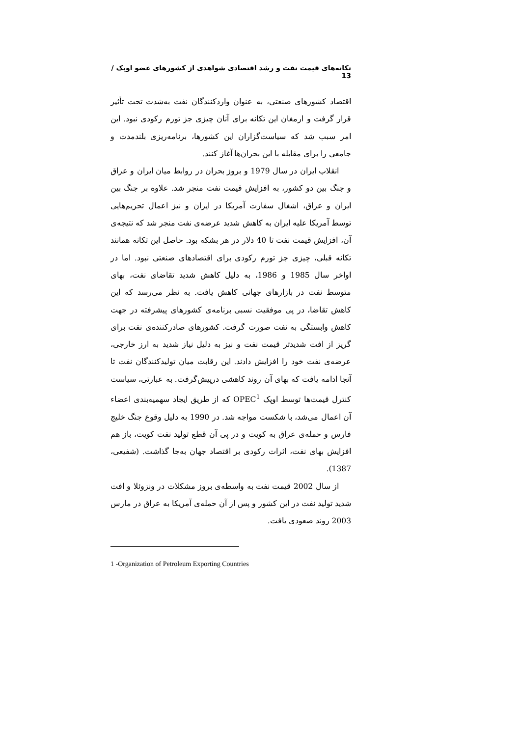تکانه‌های قیمت نفت و رشد اقتصادی شواهدی از کشورهای عضو اوپک / 13
اقتصاد کشورهای صنعتی، به عنوان واردکنندگان نفت به‌شدت تحت تأثیر قرار گرفت و ارمغان این تکانه برای آنان چیزی جز تورم رکودی نبود. این امر سبب شد که سیاست‌گزاران این کشورها، برنامه‌ریزی بلندمدت و جامعی را برای مقابله با این بحران‌ها آغاز کنند.
انقلاب ایران در سال 1979 و بروز بحران در روابط میان ایران و عراق و جنگ بین دو کشور، به افزایش قیمت نفت منجر شد. علاوه بر جنگ بین ایران و عراق، اشغال سفارت آمریکا در ایران و نیز اعمال تحریم‌هایی توسط آمریکا علیه ایران به کاهش شدید عرضه‌ی نفت منجر شد که نتیجه‌ی آن، افزایش قیمت نفت تا 40 دلار در هر بشکه بود. حاصل این تکانه همانند تکانه قبلی، چیزی جز تورم رکودی برای اقتصادهای صنعتی نبود. اما در اواخر سال 1985 و 1986، به دلیل کاهش شدید تقاضای نفت، بهای متوسط نفت در بازارهای جهانی کاهش یافت. به نظر می‌رسد که این کاهش تقاضا، در پی موفقیت نسبی برنامه‌ی کشورهای پیشرفته در جهت کاهش وابستگی به نفت صورت گرفت. کشورهای صادرکننده‌ی نفت برای گریز از افت شدیدتر قیمت نفت و نیز به دلیل نیاز شدید به ارز خارجی، عرضه‌ی نفت خود را افزایش دادند. این رقابت میان تولیدکنندگان نفت تا آنجا ادامه یافت که بهای آن روند کاهشی درپیش‌گرفت. به عبارتی، سیاست کنترل قیمت‌ها توسط اوپک OPEC<sup>1</sup> که از طریق ایجاد سهمیه‌بندی اعضاء آن اعمال می‌شد، با شکست مواجه شد. در 1990 به دلیل وقوع جنگ خلیج فارس و حمله‌ی عراق به کویت و در پی آن قطع تولید نفت کویت، باز هم افزایش بهای نفت، اثرات رکودی بر اقتصاد جهان به‌جا گذاشت. (شفیعی، 1387).
از سال 2002 قیمت نفت به واسطه‌ی بروز مشکلات در ونزوئلا و افت شدید تولید نفت در این کشور و پس از آن حمله‌ی آمریکا به عراق در مارس 2003 روند صعودی یافت.
1 -Organization of Petroleum Exporting Countries